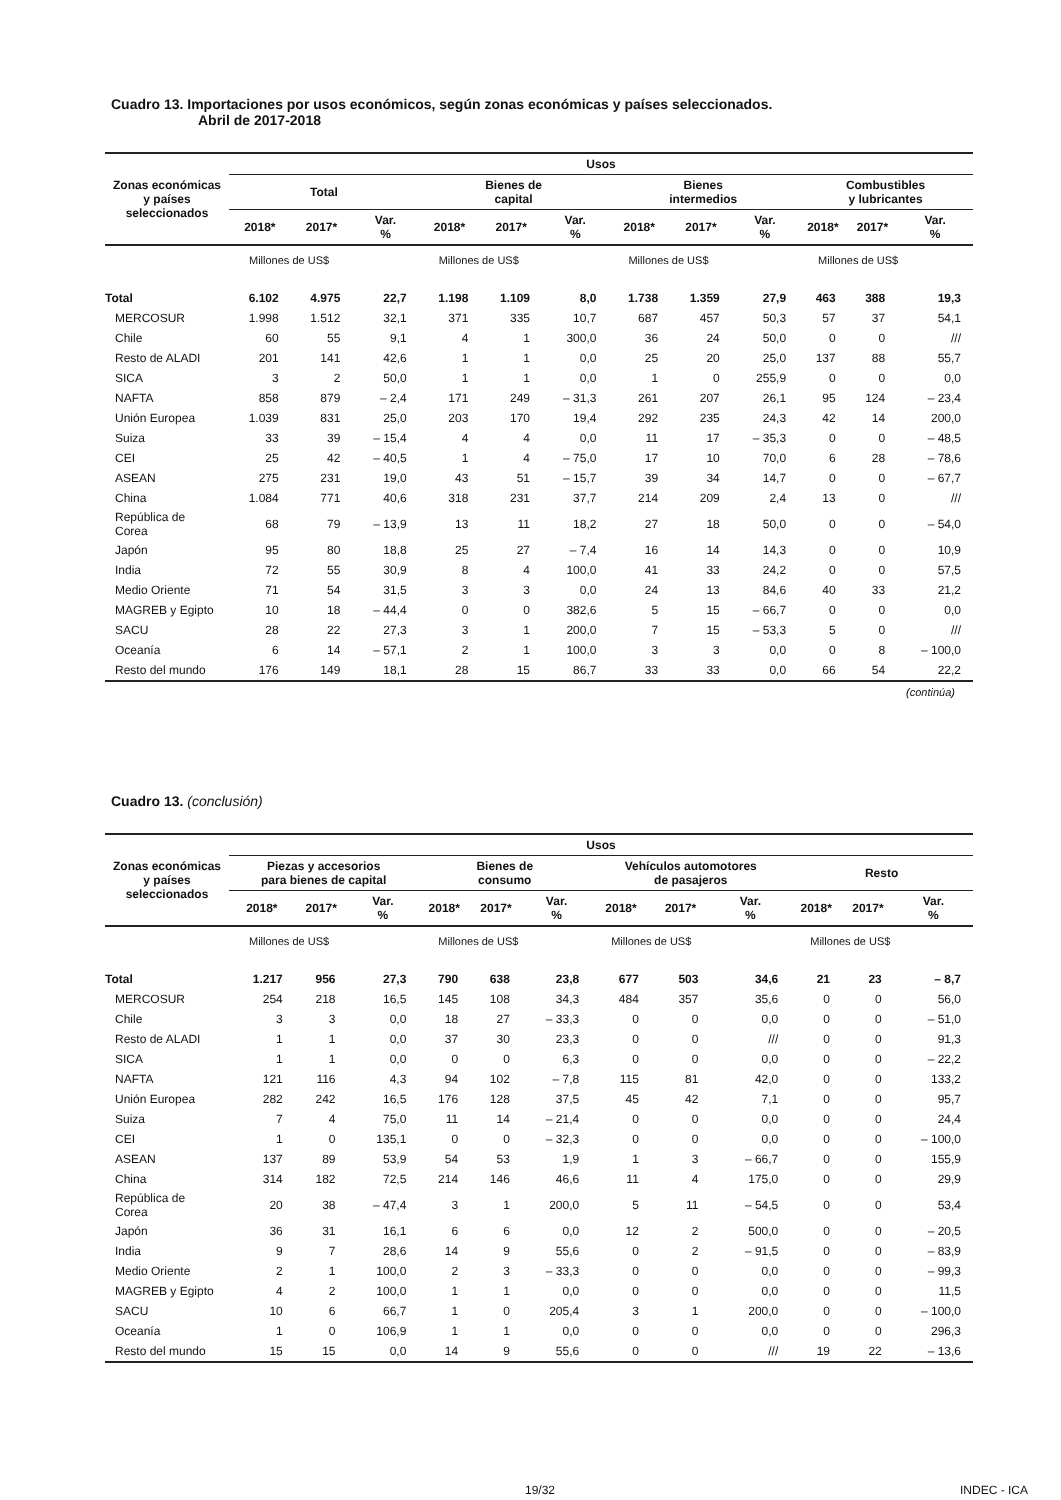Cuadro 13. Importaciones por usos económicos, según zonas económicas y países seleccionados.
Abril de 2017-2018
| Zonas económicas y países seleccionados | Usos | | | | | | | | | | | |
| --- | --- | --- | --- | --- | --- | --- | --- | --- | --- | --- | --- | --- |
| | Total | | | Bienes de capital | | | Bienes intermedios | | | Combustibles y lubricantes | | |
| | 2018* | 2017* | Var. % | 2018* | 2017* | Var. % | 2018* | 2017* | Var. % | 2018* | 2017* | Var. % |
| | Millones de US$ | | | Millones de US$ | | | Millones de US$ | | | Millones de US$ | | |
| Total | 6.102 | 4.975 | 22,7 | 1.198 | 1.109 | 8,0 | 1.738 | 1.359 | 27,9 | 463 | 388 | 19,3 |
| MERCOSUR | 1.998 | 1.512 | 32,1 | 371 | 335 | 10,7 | 687 | 457 | 50,3 | 57 | 37 | 54,1 |
| Chile | 60 | 55 | 9,1 | 4 | 1 | 300,0 | 36 | 24 | 50,0 | 0 | 0 | /// |
| Resto de ALADI | 201 | 141 | 42,6 | 1 | 1 | 0,0 | 25 | 20 | 25,0 | 137 | 88 | 55,7 |
| SICA | 3 | 2 | 50,0 | 1 | 1 | 0,0 | 1 | 0 | 255,9 | 0 | 0 | 0,0 |
| NAFTA | 858 | 879 | – 2,4 | 171 | 249 | – 31,3 | 261 | 207 | 26,1 | 95 | 124 | – 23,4 |
| Unión Europea | 1.039 | 831 | 25,0 | 203 | 170 | 19,4 | 292 | 235 | 24,3 | 42 | 14 | 200,0 |
| Suiza | 33 | 39 | – 15,4 | 4 | 4 | 0,0 | 11 | 17 | – 35,3 | 0 | 0 | – 48,5 |
| CEI | 25 | 42 | – 40,5 | 1 | 4 | – 75,0 | 17 | 10 | 70,0 | 6 | 28 | – 78,6 |
| ASEAN | 275 | 231 | 19,0 | 43 | 51 | – 15,7 | 39 | 34 | 14,7 | 0 | 0 | – 67,7 |
| China | 1.084 | 771 | 40,6 | 318 | 231 | 37,7 | 214 | 209 | 2,4 | 13 | 0 | /// |
| República de Corea | 68 | 79 | – 13,9 | 13 | 11 | 18,2 | 27 | 18 | 50,0 | 0 | 0 | – 54,0 |
| Japón | 95 | 80 | 18,8 | 25 | 27 | – 7,4 | 16 | 14 | 14,3 | 0 | 0 | 10,9 |
| India | 72 | 55 | 30,9 | 8 | 4 | 100,0 | 41 | 33 | 24,2 | 0 | 0 | 57,5 |
| Medio Oriente | 71 | 54 | 31,5 | 3 | 3 | 0,0 | 24 | 13 | 84,6 | 40 | 33 | 21,2 |
| MAGREB y Egipto | 10 | 18 | – 44,4 | 0 | 0 | 382,6 | 5 | 15 | – 66,7 | 0 | 0 | 0,0 |
| SACU | 28 | 22 | 27,3 | 3 | 1 | 200,0 | 7 | 15 | – 53,3 | 5 | 0 | /// |
| Oceanía | 6 | 14 | – 57,1 | 2 | 1 | 100,0 | 3 | 3 | 0,0 | 0 | 8 | – 100,0 |
| Resto del mundo | 176 | 149 | 18,1 | 28 | 15 | 86,7 | 33 | 33 | 0,0 | 66 | 54 | 22,2 |
(continúa)
Cuadro 13. (conclusión)
| Zonas económicas y países seleccionados | Usos | | | | | | | | | | | |
| --- | --- | --- | --- | --- | --- | --- | --- | --- | --- | --- | --- | --- |
| | Piezas y accesorios para bienes de capital | | | Bienes de consumo | | | Vehículos automotores de pasajeros | | | Resto | | |
| | 2018* | 2017* | Var. % | 2018* | 2017* | Var. % | 2018* | 2017* | Var. % | 2018* | 2017* | Var. % |
| | Millones de US$ | | | Millones de US$ | | | Millones de US$ | | | Millones de US$ | | |
| Total | 1.217 | 956 | 27,3 | 790 | 638 | 23,8 | 677 | 503 | 34,6 | 21 | 23 | – 8,7 |
| MERCOSUR | 254 | 218 | 16,5 | 145 | 108 | 34,3 | 484 | 357 | 35,6 | 0 | 0 | 56,0 |
| Chile | 3 | 3 | 0,0 | 18 | 27 | – 33,3 | 0 | 0 | 0,0 | 0 | 0 | – 51,0 |
| Resto de ALADI | 1 | 1 | 0,0 | 37 | 30 | 23,3 | 0 | 0 | /// | 0 | 0 | 91,3 |
| SICA | 1 | 1 | 0,0 | 0 | 0 | 6,3 | 0 | 0 | 0,0 | 0 | 0 | – 22,2 |
| NAFTA | 121 | 116 | 4,3 | 94 | 102 | – 7,8 | 115 | 81 | 42,0 | 0 | 0 | 133,2 |
| Unión Europea | 282 | 242 | 16,5 | 176 | 128 | 37,5 | 45 | 42 | 7,1 | 0 | 0 | 95,7 |
| Suiza | 7 | 4 | 75,0 | 11 | 14 | – 21,4 | 0 | 0 | 0,0 | 0 | 0 | 24,4 |
| CEI | 1 | 0 | 135,1 | 0 | 0 | – 32,3 | 0 | 0 | 0,0 | 0 | 0 | – 100,0 |
| ASEAN | 137 | 89 | 53,9 | 54 | 53 | 1,9 | 1 | 3 | – 66,7 | 0 | 0 | 155,9 |
| China | 314 | 182 | 72,5 | 214 | 146 | 46,6 | 11 | 4 | 175,0 | 0 | 0 | 29,9 |
| República de Corea | 20 | 38 | – 47,4 | 3 | 1 | 200,0 | 5 | 11 | – 54,5 | 0 | 0 | 53,4 |
| Japón | 36 | 31 | 16,1 | 6 | 6 | 0,0 | 12 | 2 | 500,0 | 0 | 0 | – 20,5 |
| India | 9 | 7 | 28,6 | 14 | 9 | 55,6 | 0 | 2 | – 91,5 | 0 | 0 | – 83,9 |
| Medio Oriente | 2 | 1 | 100,0 | 2 | 3 | – 33,3 | 0 | 0 | 0,0 | 0 | 0 | – 99,3 |
| MAGREB y Egipto | 4 | 2 | 100,0 | 1 | 1 | 0,0 | 0 | 0 | 0,0 | 0 | 0 | 11,5 |
| SACU | 10 | 6 | 66,7 | 1 | 0 | 205,4 | 3 | 1 | 200,0 | 0 | 0 | – 100,0 |
| Oceanía | 1 | 0 | 106,9 | 1 | 1 | 0,0 | 0 | 0 | 0,0 | 0 | 0 | 296,3 |
| Resto del mundo | 15 | 15 | 0,0 | 14 | 9 | 55,6 | 0 | 0 | /// | 19 | 22 | – 13,6 |
19/32 INDEC - ICA